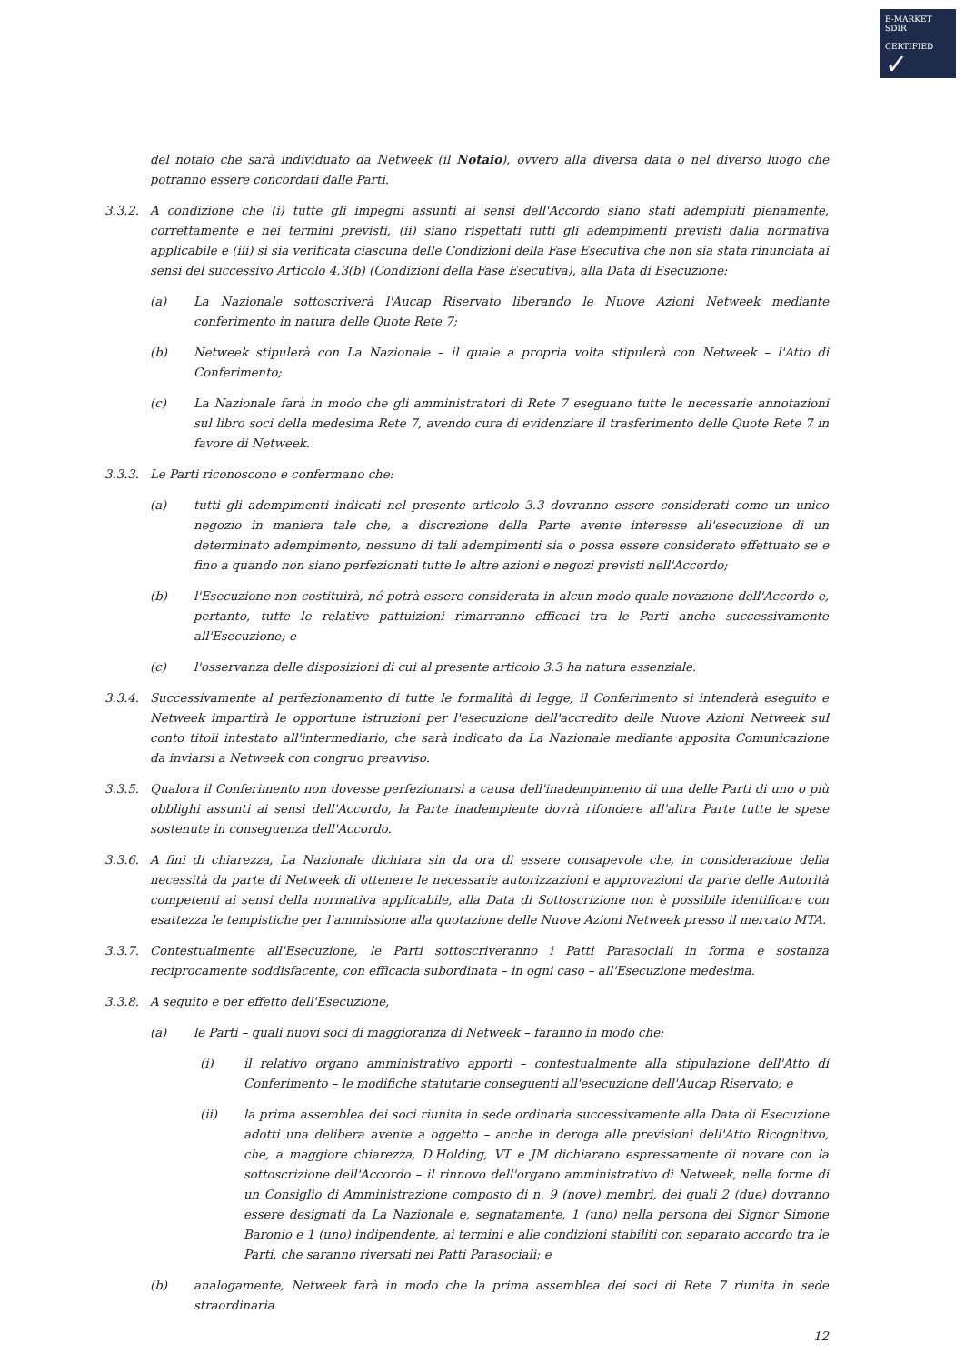E-MARKET
SDIR
CERTIFIED
✓
del notaio che sarà individuato da Netweek (il Notaio), ovvero alla diversa data o nel diverso luogo che potranno essere concordati dalle Parti.
3.3.2. A condizione che (i) tutte gli impegni assunti ai sensi dell'Accordo siano stati adempiuti pienamente, correttamente e nei termini previsti, (ii) siano rispettati tutti gli adempimenti previsti dalla normativa applicabile e (iii) si sia verificata ciascuna delle Condizioni della Fase Esecutiva che non sia stata rinunciata ai sensi del successivo Articolo 4.3(b) (Condizioni della Fase Esecutiva), alla Data di Esecuzione:
(a) La Nazionale sottoscriverà l'Aucap Riservato liberando le Nuove Azioni Netweek mediante conferimento in natura delle Quote Rete 7;
(b) Netweek stipulerà con La Nazionale – il quale a propria volta stipulerà con Netweek – l'Atto di Conferimento;
(c) La Nazionale farà in modo che gli amministratori di Rete 7 eseguano tutte le necessarie annotazioni sul libro soci della medesima Rete 7, avendo cura di evidenziare il trasferimento delle Quote Rete 7 in favore di Netweek.
3.3.3. Le Parti riconoscono e confermano che:
(a) tutti gli adempimenti indicati nel presente articolo 3.3 dovranno essere considerati come un unico negozio in maniera tale che, a discrezione della Parte avente interesse all'esecuzione di un determinato adempimento, nessuno di tali adempimenti sia o possa essere considerato effettuato se e fino a quando non siano perfezionati tutte le altre azioni e negozi previsti nell'Accordo;
(b) l'Esecuzione non costituirà, né potrà essere considerata in alcun modo quale novazione dell'Accordo e, pertanto, tutte le relative pattuizioni rimarranno efficaci tra le Parti anche successivamente all'Esecuzione; e
(c) l'osservanza delle disposizioni di cui al presente articolo 3.3 ha natura essenziale.
3.3.4. Successivamente al perfezionamento di tutte le formalità di legge, il Conferimento si intenderà eseguito e Netweek impartirà le opportune istruzioni per l'esecuzione dell'accredito delle Nuove Azioni Netweek sul conto titoli intestato all'intermediario, che sarà indicato da La Nazionale mediante apposita Comunicazione da inviarsi a Netweek con congruo preavviso.
3.3.5. Qualora il Conferimento non dovesse perfezionarsi a causa dell'inadempimento di una delle Parti di uno o più obblighi assunti ai sensi dell'Accordo, la Parte inadempiente dovrà rifondere all'altra Parte tutte le spese sostenute in conseguenza dell'Accordo.
3.3.6. A fini di chiarezza, La Nazionale dichiara sin da ora di essere consapevole che, in considerazione della necessità da parte di Netweek di ottenere le necessarie autorizzazioni e approvazioni da parte delle Autorità competenti ai sensi della normativa applicabile, alla Data di Sottoscrizione non è possibile identificare con esattezza le tempistiche per l'ammissione alla quotazione delle Nuove Azioni Netweek presso il mercato MTA.
3.3.7. Contestualmente all'Esecuzione, le Parti sottoscriveranno i Patti Parasociali in forma e sostanza reciprocamente soddisfacente, con efficacia subordinata – in ogni caso – all'Esecuzione medesima.
3.3.8. A seguito e per effetto dell'Esecuzione,
(a) le Parti – quali nuovi soci di maggioranza di Netweek – faranno in modo che:
(i) il relativo organo amministrativo apporti – contestualmente alla stipulazione dell'Atto di Conferimento – le modifiche statutarie conseguenti all'esecuzione dell'Aucap Riservato; e
(ii) la prima assemblea dei soci riunita in sede ordinaria successivamente alla Data di Esecuzione adotti una delibera avente a oggetto – anche in deroga alle previsioni dell'Atto Ricognitivo, che, a maggiore chiarezza, D.Holding, VT e JM dichiarano espressamente di novare con la sottoscrizione dell'Accordo – il rinnovo dell'organo amministrativo di Netweek, nelle forme di un Consiglio di Amministrazione composto di n. 9 (nove) membri, dei quali 2 (due) dovranno essere designati da La Nazionale e, segnatamente, 1 (uno) nella persona del Signor Simone Baronio e 1 (uno) indipendente, ai termini e alle condizioni stabiliti con separato accordo tra le Parti, che saranno riversati nei Patti Parasociali; e
(b) analogamente, Netweek farà in modo che la prima assemblea dei soci di Rete 7 riunita in sede straordinaria
12